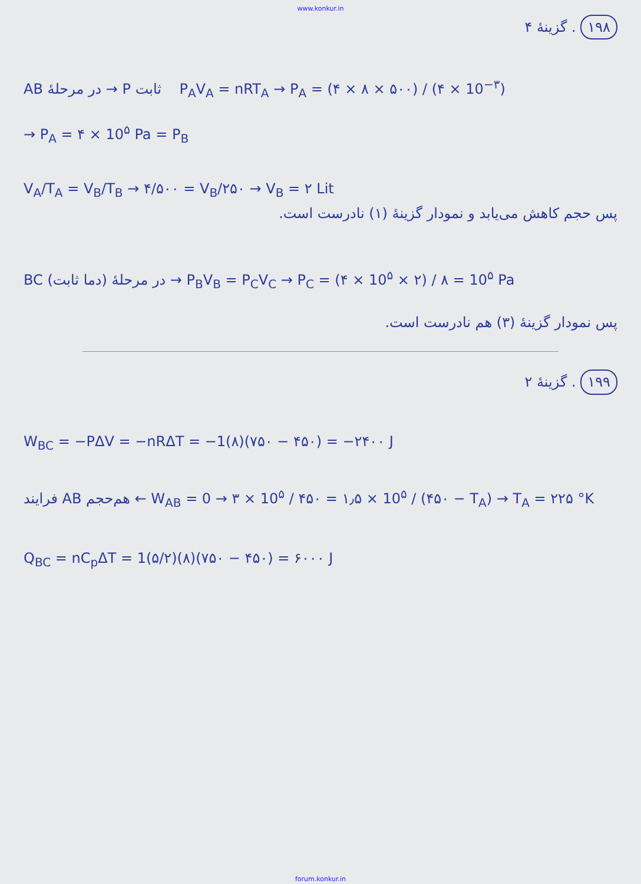www.konkur.in
۱۹۸ . گزینهٔ ۴
AB در مرحلهٔ → P ثابت P<sub>A</sub>V<sub>A</sub> = nRT<sub>A</sub> → P<sub>A</sub> = (۴ × ۸ × ۵۰۰) / (۴ × 10<sup>−۳</sup>)
→ P<sub>A</sub> = ۴ × 10<sup>۵</sup> Pa = P<sub>B</sub>
V<sub>A</sub>/T<sub>A</sub> = V<sub>B</sub>/T<sub>B</sub> → ۴/۵۰۰ = V<sub>B</sub>/۲۵۰ → V<sub>B</sub> = ۲ Lit
پس حجم کاهش می‌یابد و نمودار گزینهٔ (۱) نادرست است.
BC در مرحلهٔ (دما ثابت) → P<sub>B</sub>V<sub>B</sub> = P<sub>C</sub>V<sub>C</sub> → P<sub>C</sub> = (۴ × 10<sup>۵</sup> × ۲) / ۸ = 10<sup>۵</sup> Pa
پس نمودار گزینهٔ (۳) هم نادرست است.
۱۹۹ . گزینهٔ ۲
W<sub>BC</sub> = −PΔV = −nRΔT = −1(۸)(۷۵۰ − ۴۵۰) = −۲۴۰۰ J
فرایند AB هم‌حجم ← W<sub>AB</sub> = 0 → ۳ × 10<sup>۵</sup> / ۴۵۰ = ۱٫۵ × 10<sup>۵</sup> / (۴۵۰ − T<sub>A</sub>) → T<sub>A</sub> = ۲۲۵ °K
Q<sub>BC</sub> = nC<sub>p</sub>ΔT = 1(۵/۲)(۸)(۷۵۰ − ۴۵۰) = ۶۰۰۰ J
forum.konkur.in